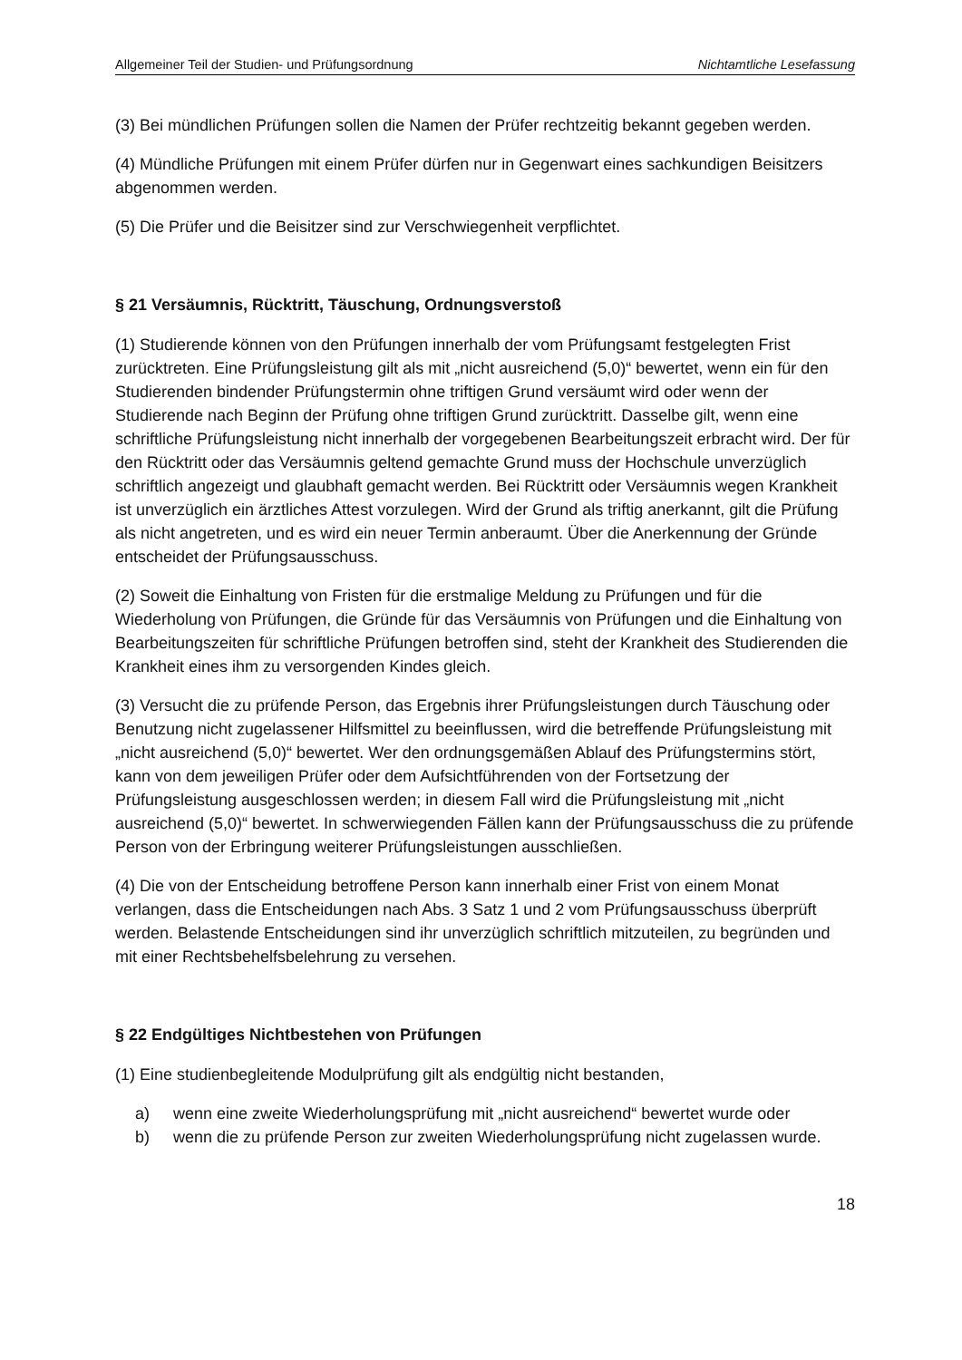Allgemeiner Teil der Studien- und Prüfungsordnung Nichtamtliche Lesefassung
(3) Bei mündlichen Prüfungen sollen die Namen der Prüfer rechtzeitig bekannt gegeben werden.
(4) Mündliche Prüfungen mit einem Prüfer dürfen nur in Gegenwart eines sachkundigen Beisitzers abgenommen werden.
(5) Die Prüfer und die Beisitzer sind zur Verschwiegenheit verpflichtet.
§ 21 Versäumnis, Rücktritt, Täuschung, Ordnungsverstoß
(1) Studierende können von den Prüfungen innerhalb der vom Prüfungsamt festgelegten Frist zurücktreten. Eine Prüfungsleistung gilt als mit „nicht ausreichend (5,0)“ bewertet, wenn ein für den Studierenden bindender Prüfungstermin ohne triftigen Grund versäumt wird oder wenn der Studierende nach Beginn der Prüfung ohne triftigen Grund zurücktritt. Dasselbe gilt, wenn eine schriftliche Prüfungsleistung nicht innerhalb der vorgegebenen Bearbeitungszeit erbracht wird. Der für den Rücktritt oder das Versäumnis geltend gemachte Grund muss der Hochschule unverzüglich schriftlich angezeigt und glaubhaft gemacht werden. Bei Rücktritt oder Versäumnis wegen Krankheit ist unverzüglich ein ärztliches Attest vorzulegen. Wird der Grund als triftig anerkannt, gilt die Prüfung als nicht angetreten, und es wird ein neuer Termin anberaumt. Über die Anerkennung der Gründe entscheidet der Prüfungsausschuss.
(2) Soweit die Einhaltung von Fristen für die erstmalige Meldung zu Prüfungen und für die Wiederholung von Prüfungen, die Gründe für das Versäumnis von Prüfungen und die Einhaltung von Bearbeitungszeiten für schriftliche Prüfungen betroffen sind, steht der Krankheit des Studierenden die Krankheit eines ihm zu versorgenden Kindes gleich.
(3) Versucht die zu prüfende Person, das Ergebnis ihrer Prüfungsleistungen durch Täuschung oder Benutzung nicht zugelassener Hilfsmittel zu beeinflussen, wird die betreffende Prüfungsleistung mit „nicht ausreichend (5,0)“ bewertet. Wer den ordnungsgemäßen Ablauf des Prüfungstermins stört, kann von dem jeweiligen Prüfer oder dem Aufsichtführenden von der Fortsetzung der Prüfungsleistung ausgeschlossen werden; in diesem Fall wird die Prüfungsleistung mit „nicht ausreichend (5,0)“ bewertet. In schwerwiegenden Fällen kann der Prüfungsausschuss die zu prüfende Person von der Erbringung weiterer Prüfungsleistungen ausschließen.
(4) Die von der Entscheidung betroffene Person kann innerhalb einer Frist von einem Monat verlangen, dass die Entscheidungen nach Abs. 3 Satz 1 und 2 vom Prüfungsausschuss überprüft werden. Belastende Entscheidungen sind ihr unverzüglich schriftlich mitzuteilen, zu begründen und mit einer Rechtsbehelfsbelehrung zu versehen.
§ 22 Endgültiges Nichtbestehen von Prüfungen
(1) Eine studienbegleitende Modulprüfung gilt als endgültig nicht bestanden,
a) wenn eine zweite Wiederholungsprüfung mit „nicht ausreichend“ bewertet wurde oder
b) wenn die zu prüfende Person zur zweiten Wiederholungsprüfung nicht zugelassen wurde.
18